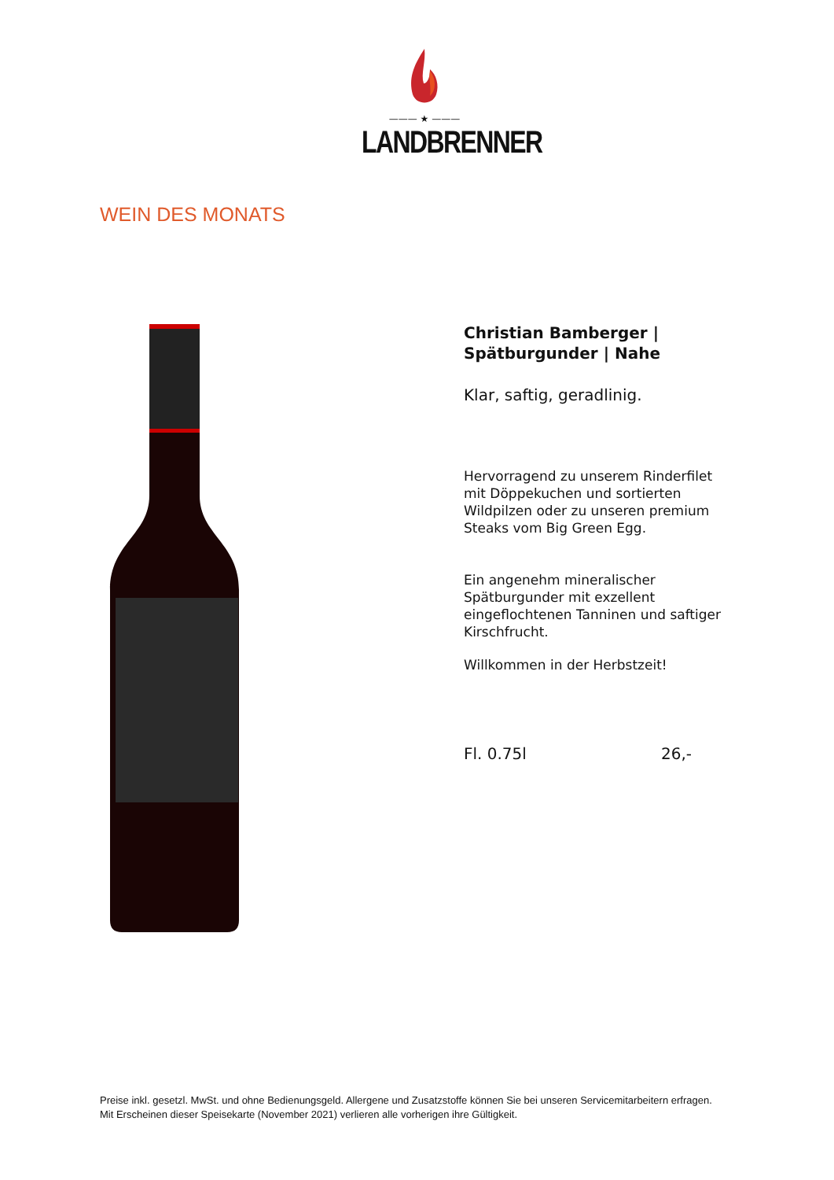——— ★ ———
LANDBRENNER
WEIN DES MONATS
Christian Bamberger |
Spätburgunder | Nahe
Klar, saftig, geradlinig.
Hervorragend zu unserem Rinderfilet mit Döppekuchen und sortierten Wildpilzen oder zu unseren premium Steaks vom Big Green Egg.
Ein angenehm mineralischer Spätburgunder mit exzellent eingeflochtenen Tanninen und saftiger Kirschfrucht.
Willkommen in der Herbstzeit!
Fl. 0.75l 26,-
Preise inkl. gesetzl. MwSt. und ohne Bedienungsgeld. Allergene und Zusatzstoffe können Sie bei unseren Servicemitarbeitern erfragen.
Mit Erscheinen dieser Speisekarte (November 2021) verlieren alle vorherigen ihre Gültigkeit.